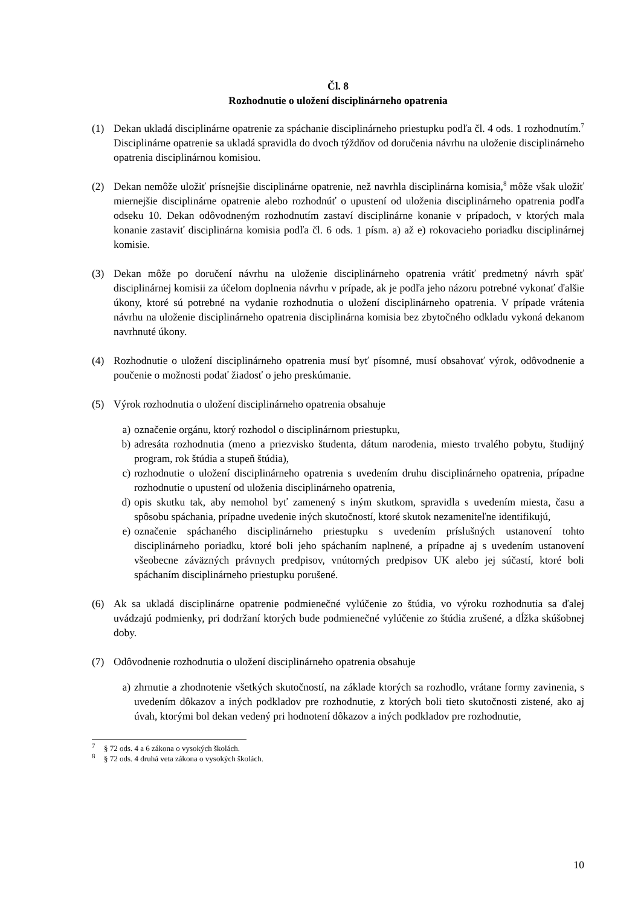Čl. 8
Rozhodnutie o uložení disciplinárneho opatrenia
(1) Dekan ukladá disciplinárne opatrenie za spáchanie disciplinárneho priestupku podľa čl. 4 ods. 1 rozhodnutím.<sup>7</sup> Disciplinárne opatrenie sa ukladá spravidla do dvoch týždňov od doručenia návrhu na uloženie disciplinárneho opatrenia disciplinárnou komisiou.
(2) Dekan nemôže uložiť prísnejšie disciplinárne opatrenie, než navrhla disciplinárna komisia,<sup>8</sup> môže však uložiť miernejšie disciplinárne opatrenie alebo rozhodnúť o upustení od uloženia disciplinárneho opatrenia podľa odseku 10. Dekan odôvodneným rozhodnutím zastaví disciplinárne konanie v prípadoch, v ktorých mala konanie zastaviť disciplinárna komisia podľa čl. 6 ods. 1 písm. a) až e) rokovacieho poriadku disciplinárnej komisie.
(3) Dekan môže po doručení návrhu na uloženie disciplinárneho opatrenia vrátiť predmetný návrh späť disciplinárnej komisii za účelom doplnenia návrhu v prípade, ak je podľa jeho názoru potrebné vykonať ďalšie úkony, ktoré sú potrebné na vydanie rozhodnutia o uložení disciplinárneho opatrenia. V prípade vrátenia návrhu na uloženie disciplinárneho opatrenia disciplinárna komisia bez zbytočného odkladu vykoná dekanom navrhnuté úkony.
(4) Rozhodnutie o uložení disciplinárneho opatrenia musí byť písomné, musí obsahovať výrok, odôvodnenie a poučenie o možnosti podať žiadosť o jeho preskúmanie.
(5) Výrok rozhodnutia o uložení disciplinárneho opatrenia obsahuje
a) označenie orgánu, ktorý rozhodol o disciplinárnom priestupku,
b) adresáta rozhodnutia (meno a priezvisko študenta, dátum narodenia, miesto trvalého pobytu, študijný program, rok štúdia a stupeň štúdia),
c) rozhodnutie o uložení disciplinárneho opatrenia s uvedením druhu disciplinárneho opatrenia, prípadne rozhodnutie o upustení od uloženia disciplinárneho opatrenia,
d) opis skutku tak, aby nemohol byť zamenený s iným skutkom, spravidla s uvedením miesta, času a spôsobu spáchania, prípadne uvedenie iných skutočností, ktoré skutok nezameniteľne identifikujú,
e) označenie spáchaného disciplinárneho priestupku s uvedením príslušných ustanovení tohto disciplinárneho poriadku, ktoré boli jeho spáchaním naplnené, a prípadne aj s uvedením ustanovení všeobecne záväzných právnych predpisov, vnútorných predpisov UK alebo jej súčastí, ktoré boli spáchaním disciplinárneho priestupku porušené.
(6) Ak sa ukladá disciplinárne opatrenie podmienečné vylúčenie zo štúdia, vo výroku rozhodnutia sa ďalej uvádzajú podmienky, pri dodržaní ktorých bude podmienečné vylúčenie zo štúdia zrušené, a dĺžka skúšobnej doby.
(7) Odôvodnenie rozhodnutia o uložení disciplinárneho opatrenia obsahuje
a) zhrnutie a zhodnotenie všetkých skutočností, na základe ktorých sa rozhodlo, vrátane formy zavinenia, s uvedením dôkazov a iných podkladov pre rozhodnutie, z ktorých boli tieto skutočnosti zistené, ako aj úvah, ktorými bol dekan vedený pri hodnotení dôkazov a iných podkladov pre rozhodnutie,
<sup>7</sup> § 72 ods. 4 a 6 zákona o vysokých školách.
<sup>8</sup> § 72 ods. 4 druhá veta zákona o vysokých školách.
10